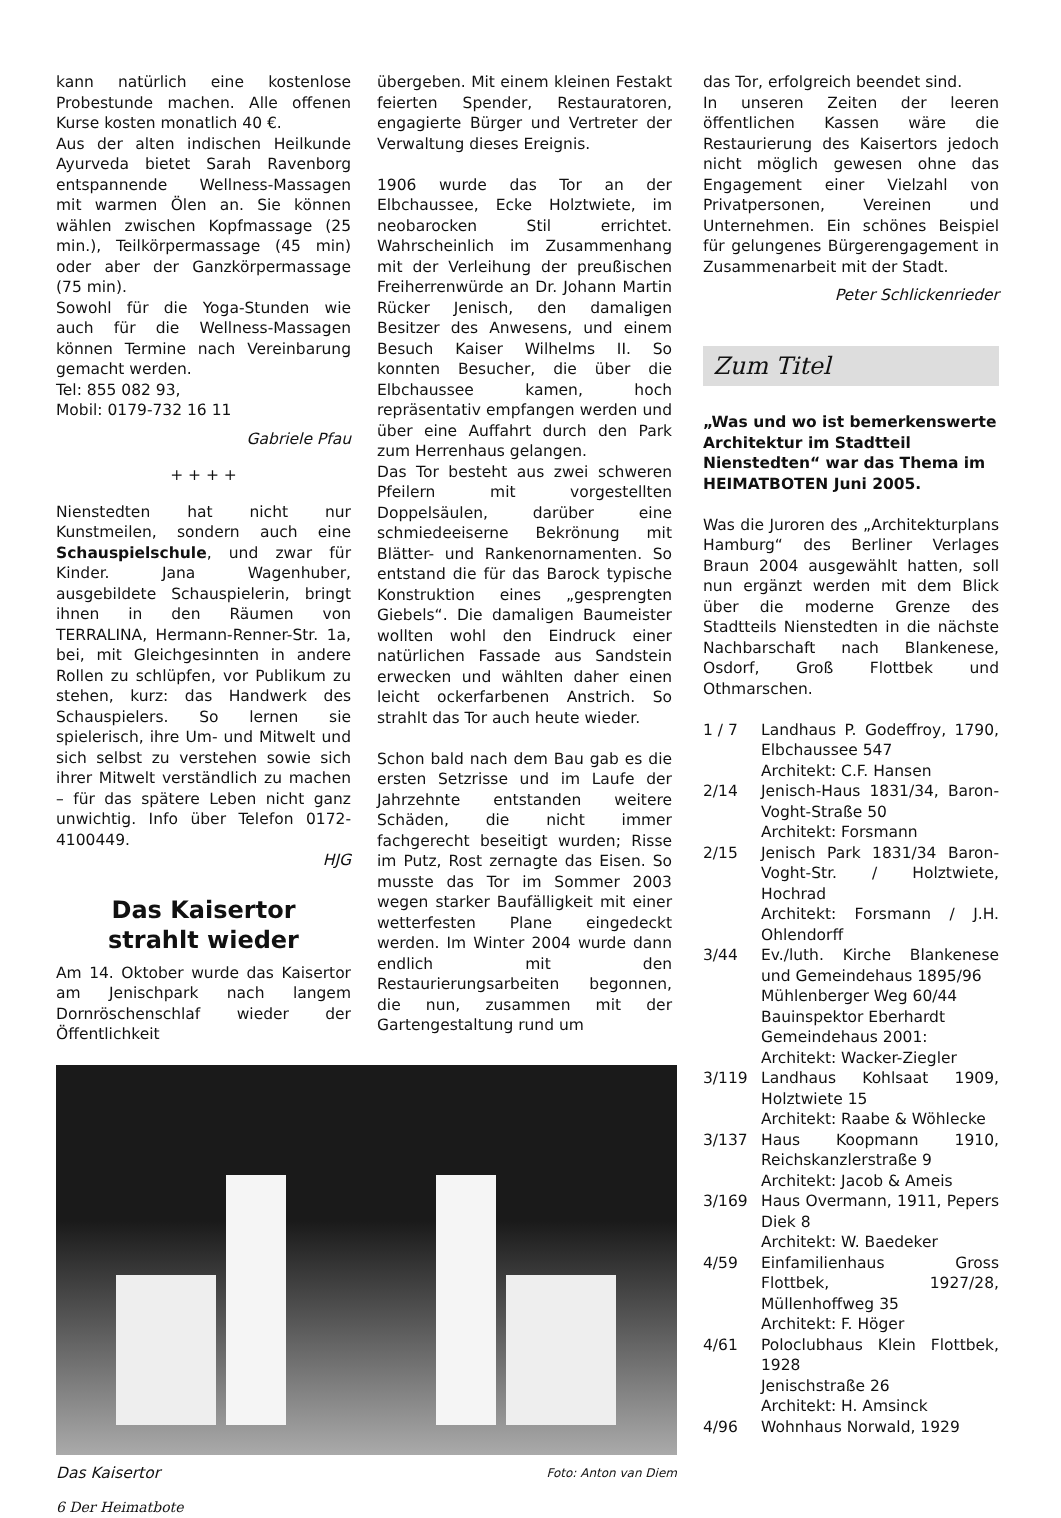kann natürlich eine kostenlose Probestunde machen. Alle offenen Kurse kosten monatlich 40 €.
Aus der alten indischen Heilkunde Ayurveda bietet Sarah Ravenborg entspannende Wellness-Massagen mit warmen Ölen an. Sie können wählen zwischen Kopfmassage (25 min.), Teilkörpermassage (45 min) oder aber der Ganzkörpermassage (75 min).
Sowohl für die Yoga-Stunden wie auch für die Wellness-Massagen können Termine nach Vereinbarung gemacht werden.
Tel: 855 082 93,
Mobil: 0179-732 16 11
Gabriele Pfau
+ + + +
Nienstedten hat nicht nur Kunstmeilen, sondern auch eine Schauspielschule, und zwar für Kinder. Jana Wagenhuber, ausgebildete Schauspielerin, bringt ihnen in den Räumen von TERRALINA, Hermann-Renner-Str. 1a, bei, mit Gleichgesinnten in andere Rollen zu schlüpfen, vor Publikum zu stehen, kurz: das Handwerk des Schauspielers. So lernen sie spielerisch, ihre Um- und Mitwelt und sich selbst zu verstehen sowie sich ihrer Mitwelt verständlich zu machen – für das spätere Leben nicht ganz unwichtig. Info über Telefon 0172-4100449.
HJG
Das Kaisertor
strahlt wieder
Am 14. Oktober wurde das Kaisertor am Jenischpark nach langem Dornröschenschlaf wieder der Öffentlichkeit
übergeben. Mit einem kleinen Festakt feierten Spender, Restauratoren, engagierte Bürger und Vertreter der Verwaltung dieses Ereignis.
1906 wurde das Tor an der Elbchaussee, Ecke Holztwiete, im neobarocken Stil errichtet. Wahrscheinlich im Zusammenhang mit der Verleihung der preußischen Freiherrenwürde an Dr. Johann Martin Rücker Jenisch, den damaligen Besitzer des Anwesens, und einem Besuch Kaiser Wilhelms II. So konnten Besucher, die über die Elbchaussee kamen, hoch repräsentativ empfangen werden und über eine Auffahrt durch den Park zum Herrenhaus gelangen.
Das Tor besteht aus zwei schweren Pfeilern mit vorgestellten Doppelsäulen, darüber eine schmiedeeiserne Bekrönung mit Blätter- und Rankenornamenten. So entstand die für das Barock typische Konstruktion eines „gesprengten Giebels“. Die damaligen Baumeister wollten wohl den Eindruck einer natürlichen Fassade aus Sandstein erwecken und wählten daher einen leicht ockerfarbenen Anstrich. So strahlt das Tor auch heute wieder.
Schon bald nach dem Bau gab es die ersten Setzrisse und im Laufe der Jahrzehnte entstanden weitere Schäden, die nicht immer fachgerecht beseitigt wurden; Risse im Putz, Rost zernagte das Eisen. So musste das Tor im Sommer 2003 wegen starker Baufälligkeit mit einer wetterfesten Plane eingedeckt werden. Im Winter 2004 wurde dann endlich mit den Restaurierungsarbeiten begonnen, die nun, zusammen mit der Gartengestaltung rund um
Das Kaisertor Foto: Anton van Diem
6 Der Heimatbote
das Tor, erfolgreich beendet sind.
In unseren Zeiten der leeren öffentlichen Kassen wäre die Restaurierung des Kaisertors jedoch nicht möglich gewesen ohne das Engagement einer Vielzahl von Privatpersonen, Vereinen und Unternehmen. Ein schönes Beispiel für gelungenes Bürgerengagement in Zusammenarbeit mit der Stadt.
Peter Schlickenrieder
Zum Titel
„Was und wo ist bemerkenswerte Architektur im Stadtteil Nienstedten“ war das Thema im HEIMATBOTEN Juni 2005.
Was die Juroren des „Architekturplans Hamburg“ des Berliner Verlages Braun 2004 ausgewählt hatten, soll nun ergänzt werden mit dem Blick über die moderne Grenze des Stadtteils Nienstedten in die nächste Nachbarschaft nach Blankenese, Osdorf, Groß Flottbek und Othmarschen.
| 1 / 7 | Landhaus P. Godeffroy, 1790, Elbchaussee 547 Architekt: C.F. Hansen |
| 2/14 | Jenisch-Haus 1831/34, Baron-Voght-Straße 50 Architekt: Forsmann |
| 2/15 | Jenisch Park 1831/34 Baron-Voght-Str. / Holztwiete, Hochrad Architekt: Forsmann / J.H. Ohlendorff |
| 3/44 | Ev./luth. Kirche Blankenese und Gemeindehaus 1895/96 Mühlenberger Weg 60/44 Bauinspektor Eberhardt Gemeindehaus 2001: Architekt: Wacker-Ziegler |
| 3/119 | Landhaus Kohlsaat 1909, Holztwiete 15 Architekt: Raabe & Wöhlecke |
| 3/137 | Haus Koopmann 1910, Reichskanzlerstraße 9 Architekt: Jacob & Ameis |
| 3/169 | Haus Overmann, 1911, Pepers Diek 8 Architekt: W. Baedeker |
| 4/59 | Einfamilienhaus Gross Flottbek, 1927/28, Müllenhoffweg 35 Architekt: F. Höger |
| 4/61 | Poloclubhaus Klein Flottbek, 1928 Jenischstraße 26 Architekt: H. Amsinck |
| 4/96 | Wohnhaus Norwald, 1929 |